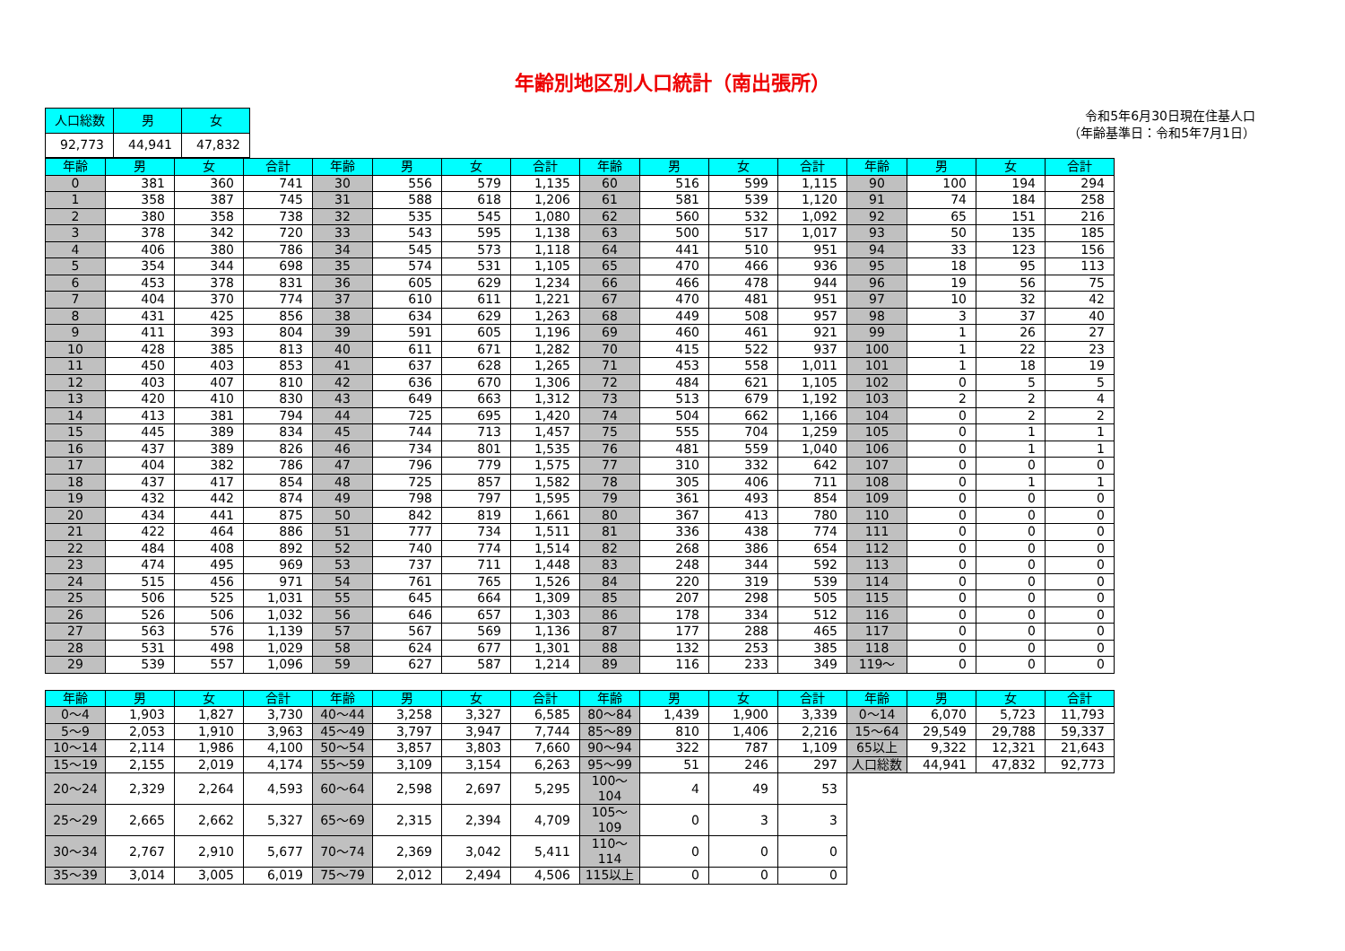年齢別地区別人口統計（南出張所）
| 人口総数 | 男 | 女 |
| --- | --- | --- |
| 92,773 | 44,941 | 47,832 |
令和5年6月30日現在住基人口
（年齢基準日：令和5年7月1日）
| 年齢 | 男 | 女 | 合計 | 年齢 | 男 | 女 | 合計 | 年齢 | 男 | 女 | 合計 | 年齢 | 男 | 女 | 合計 |
| --- | --- | --- | --- | --- | --- | --- | --- | --- | --- | --- | --- | --- | --- | --- | --- |
| 0 | 381 | 360 | 741 | 30 | 556 | 579 | 1,135 | 60 | 516 | 599 | 1,115 | 90 | 100 | 194 | 294 |
| 1 | 358 | 387 | 745 | 31 | 588 | 618 | 1,206 | 61 | 581 | 539 | 1,120 | 91 | 74 | 184 | 258 |
| 2 | 380 | 358 | 738 | 32 | 535 | 545 | 1,080 | 62 | 560 | 532 | 1,092 | 92 | 65 | 151 | 216 |
| 3 | 378 | 342 | 720 | 33 | 543 | 595 | 1,138 | 63 | 500 | 517 | 1,017 | 93 | 50 | 135 | 185 |
| 4 | 406 | 380 | 786 | 34 | 545 | 573 | 1,118 | 64 | 441 | 510 | 951 | 94 | 33 | 123 | 156 |
| 5 | 354 | 344 | 698 | 35 | 574 | 531 | 1,105 | 65 | 470 | 466 | 936 | 95 | 18 | 95 | 113 |
| 6 | 453 | 378 | 831 | 36 | 605 | 629 | 1,234 | 66 | 466 | 478 | 944 | 96 | 19 | 56 | 75 |
| 7 | 404 | 370 | 774 | 37 | 610 | 611 | 1,221 | 67 | 470 | 481 | 951 | 97 | 10 | 32 | 42 |
| 8 | 431 | 425 | 856 | 38 | 634 | 629 | 1,263 | 68 | 449 | 508 | 957 | 98 | 3 | 37 | 40 |
| 9 | 411 | 393 | 804 | 39 | 591 | 605 | 1,196 | 69 | 460 | 461 | 921 | 99 | 1 | 26 | 27 |
| 10 | 428 | 385 | 813 | 40 | 611 | 671 | 1,282 | 70 | 415 | 522 | 937 | 100 | 1 | 22 | 23 |
| 11 | 450 | 403 | 853 | 41 | 637 | 628 | 1,265 | 71 | 453 | 558 | 1,011 | 101 | 1 | 18 | 19 |
| 12 | 403 | 407 | 810 | 42 | 636 | 670 | 1,306 | 72 | 484 | 621 | 1,105 | 102 | 0 | 5 | 5 |
| 13 | 420 | 410 | 830 | 43 | 649 | 663 | 1,312 | 73 | 513 | 679 | 1,192 | 103 | 2 | 2 | 4 |
| 14 | 413 | 381 | 794 | 44 | 725 | 695 | 1,420 | 74 | 504 | 662 | 1,166 | 104 | 0 | 2 | 2 |
| 15 | 445 | 389 | 834 | 45 | 744 | 713 | 1,457 | 75 | 555 | 704 | 1,259 | 105 | 0 | 1 | 1 |
| 16 | 437 | 389 | 826 | 46 | 734 | 801 | 1,535 | 76 | 481 | 559 | 1,040 | 106 | 0 | 1 | 1 |
| 17 | 404 | 382 | 786 | 47 | 796 | 779 | 1,575 | 77 | 310 | 332 | 642 | 107 | 0 | 0 | 0 |
| 18 | 437 | 417 | 854 | 48 | 725 | 857 | 1,582 | 78 | 305 | 406 | 711 | 108 | 0 | 1 | 1 |
| 19 | 432 | 442 | 874 | 49 | 798 | 797 | 1,595 | 79 | 361 | 493 | 854 | 109 | 0 | 0 | 0 |
| 20 | 434 | 441 | 875 | 50 | 842 | 819 | 1,661 | 80 | 367 | 413 | 780 | 110 | 0 | 0 | 0 |
| 21 | 422 | 464 | 886 | 51 | 777 | 734 | 1,511 | 81 | 336 | 438 | 774 | 111 | 0 | 0 | 0 |
| 22 | 484 | 408 | 892 | 52 | 740 | 774 | 1,514 | 82 | 268 | 386 | 654 | 112 | 0 | 0 | 0 |
| 23 | 474 | 495 | 969 | 53 | 737 | 711 | 1,448 | 83 | 248 | 344 | 592 | 113 | 0 | 0 | 0 |
| 24 | 515 | 456 | 971 | 54 | 761 | 765 | 1,526 | 84 | 220 | 319 | 539 | 114 | 0 | 0 | 0 |
| 25 | 506 | 525 | 1,031 | 55 | 645 | 664 | 1,309 | 85 | 207 | 298 | 505 | 115 | 0 | 0 | 0 |
| 26 | 526 | 506 | 1,032 | 56 | 646 | 657 | 1,303 | 86 | 178 | 334 | 512 | 116 | 0 | 0 | 0 |
| 27 | 563 | 576 | 1,139 | 57 | 567 | 569 | 1,136 | 87 | 177 | 288 | 465 | 117 | 0 | 0 | 0 |
| 28 | 531 | 498 | 1,029 | 58 | 624 | 677 | 1,301 | 88 | 132 | 253 | 385 | 118 | 0 | 0 | 0 |
| 29 | 539 | 557 | 1,096 | 59 | 627 | 587 | 1,214 | 89 | 116 | 233 | 349 | 119～ | 0 | 0 | 0 |
| 年齢 | 男 | 女 | 合計 | 年齢 | 男 | 女 | 合計 | 年齢 | 男 | 女 | 合計 | 年齢 | 男 | 女 | 合計 |
| --- | --- | --- | --- | --- | --- | --- | --- | --- | --- | --- | --- | --- | --- | --- | --- |
| 0～4 | 1,903 | 1,827 | 3,730 | 40～44 | 3,258 | 3,327 | 6,585 | 80～84 | 1,439 | 1,900 | 3,339 | 0～14 | 6,070 | 5,723 | 11,793 |
| 5～9 | 2,053 | 1,910 | 3,963 | 45～49 | 3,797 | 3,947 | 7,744 | 85～89 | 810 | 1,406 | 2,216 | 15～64 | 29,549 | 29,788 | 59,337 |
| 10～14 | 2,114 | 1,986 | 4,100 | 50～54 | 3,857 | 3,803 | 7,660 | 90～94 | 322 | 787 | 1,109 | 65以上 | 9,322 | 12,321 | 21,643 |
| 15～19 | 2,155 | 2,019 | 4,174 | 55～59 | 3,109 | 3,154 | 6,263 | 95～99 | 51 | 246 | 297 | 人口総数 | 44,941 | 47,832 | 92,773 |
| 20～24 | 2,329 | 2,264 | 4,593 | 60～64 | 2,598 | 2,697 | 5,295 | 100～104 | 4 | 49 | 53 | | | | |
| 25～29 | 2,665 | 2,662 | 5,327 | 65～69 | 2,315 | 2,394 | 4,709 | 105～109 | 0 | 3 | 3 | | | | |
| 30～34 | 2,767 | 2,910 | 5,677 | 70～74 | 2,369 | 3,042 | 5,411 | 110～114 | 0 | 0 | 0 | | | | |
| 35～39 | 3,014 | 3,005 | 6,019 | 75～79 | 2,012 | 2,494 | 4,506 | 115以上 | 0 | 0 | 0 | | | | |